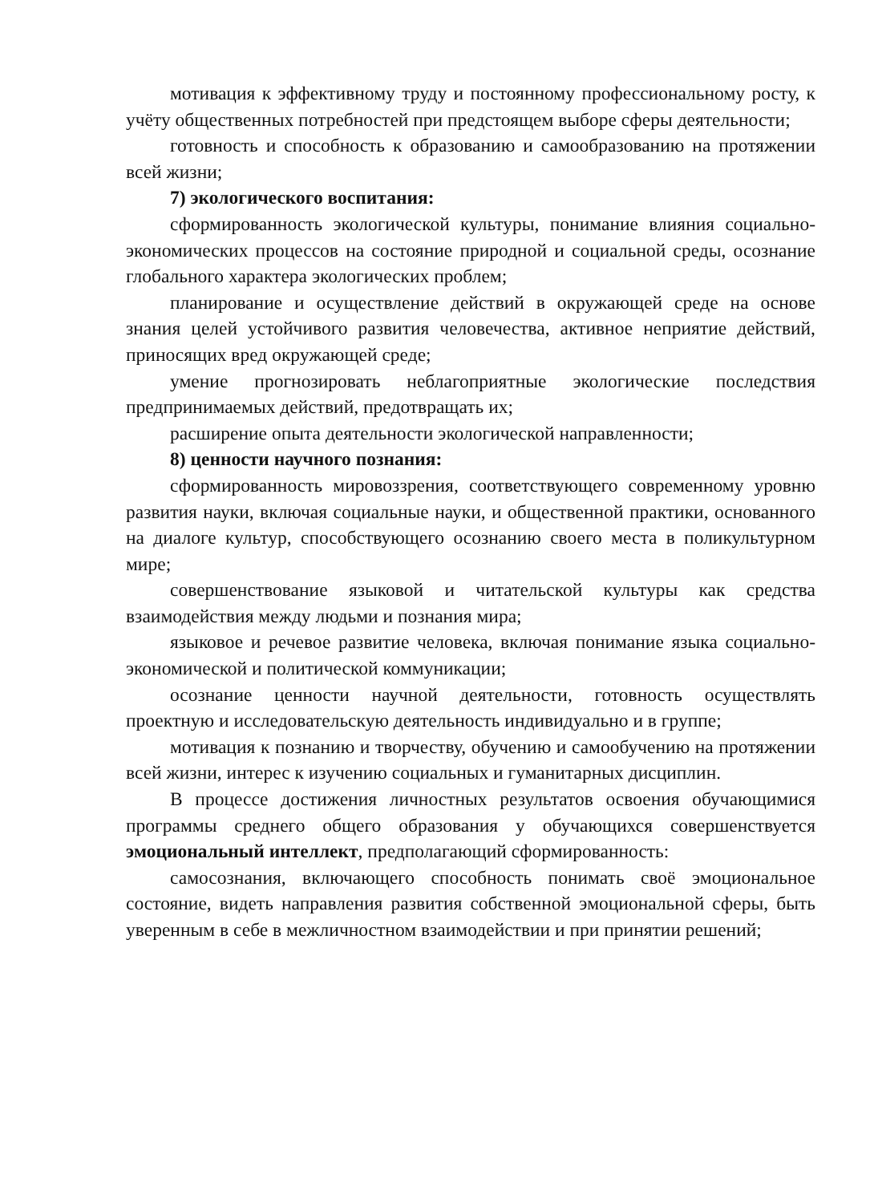мотивация к эффективному труду и постоянному профессиональному росту, к учёту общественных потребностей при предстоящем выборе сферы деятельности;
готовность и способность к образованию и самообразованию на протяжении всей жизни;
7) экологического воспитания:
сформированность экологической культуры, понимание влияния социально-экономических процессов на состояние природной и социальной среды, осознание глобального характера экологических проблем;
планирование и осуществление действий в окружающей среде на основе знания целей устойчивого развития человечества, активное неприятие действий, приносящих вред окружающей среде;
умение прогнозировать неблагоприятные экологические последствия предпринимаемых действий, предотвращать их;
расширение опыта деятельности экологической направленности;
8) ценности научного познания:
сформированность мировоззрения, соответствующего современному уровню развития науки, включая социальные науки, и общественной практики, основанного на диалоге культур, способствующего осознанию своего места в поликультурном мире;
совершенствование языковой и читательской культуры как средства взаимодействия между людьми и познания мира;
языковое и речевое развитие человека, включая понимание языка социально-экономической и политической коммуникации;
осознание ценности научной деятельности, готовность осуществлять проектную и исследовательскую деятельность индивидуально и в группе;
мотивация к познанию и творчеству, обучению и самообучению на протяжении всей жизни, интерес к изучению социальных и гуманитарных дисциплин.
В процессе достижения личностных результатов освоения обучающимися программы среднего общего образования у обучающихся совершенствуется эмоциональный интеллект, предполагающий сформированность:
самосознания, включающего способность понимать своё эмоциональное состояние, видеть направления развития собственной эмоциональной сферы, быть уверенным в себе в межличностном взаимодействии и при принятии решений;